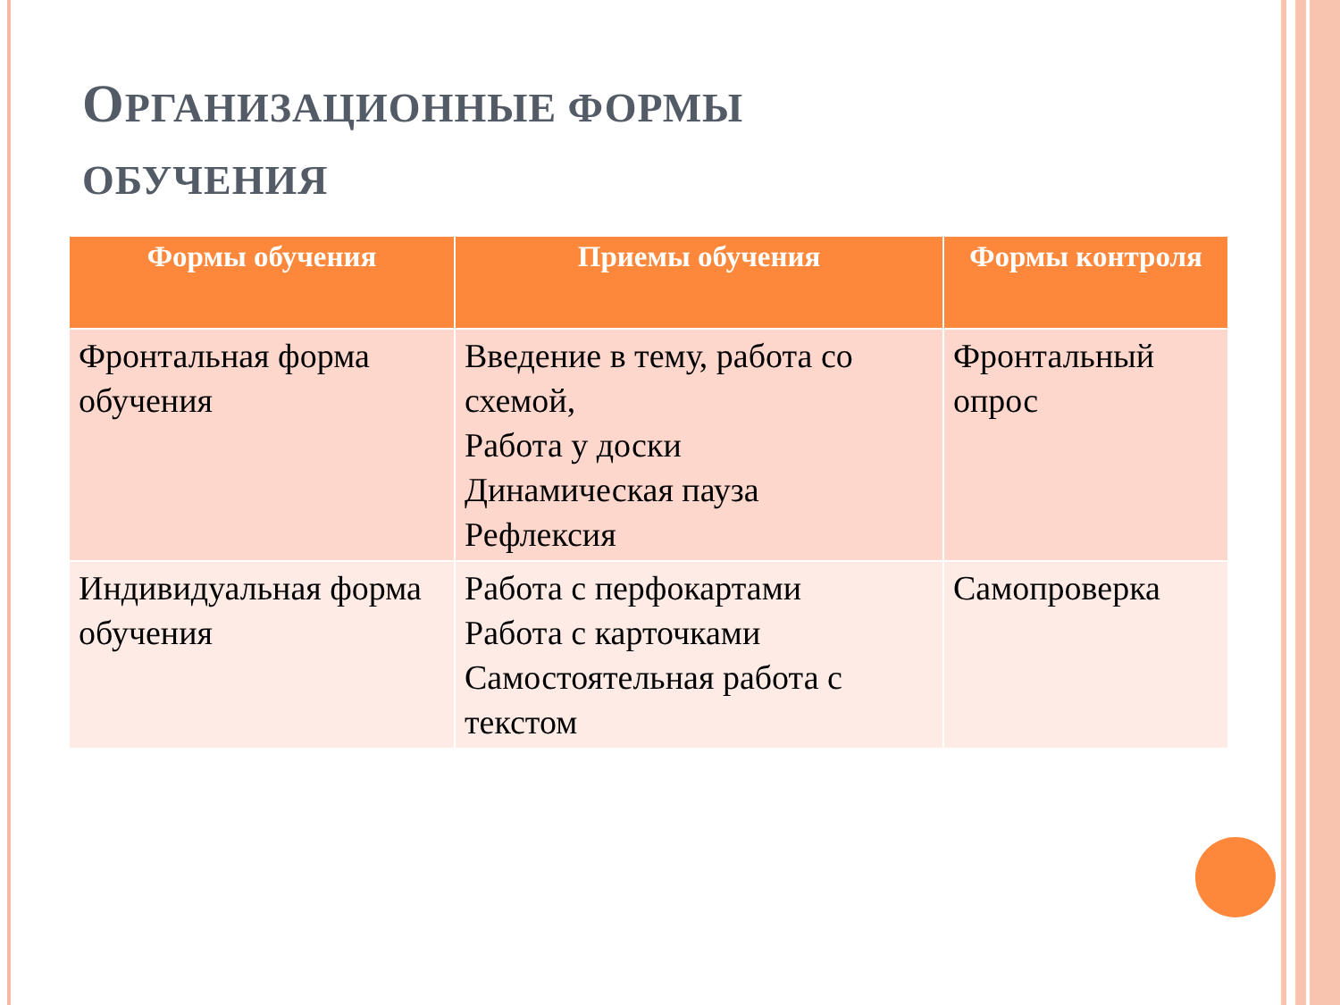ОРГАНИЗАЦИОННЫЕ ФОРМЫ
ОБУЧЕНИЯ
| Формы обучения | Приемы обучения | Формы контроля |
| --- | --- | --- |
| Фронтальная форма обучения | Введение в тему, работа со схемой, Работа у доски Динамическая пауза Рефлексия | Фронтальный опрос |
| Индивидуальная форма обучения | Работа с перфокартами Работа с карточками Самостоятельная работа с текстом | Самопроверка |